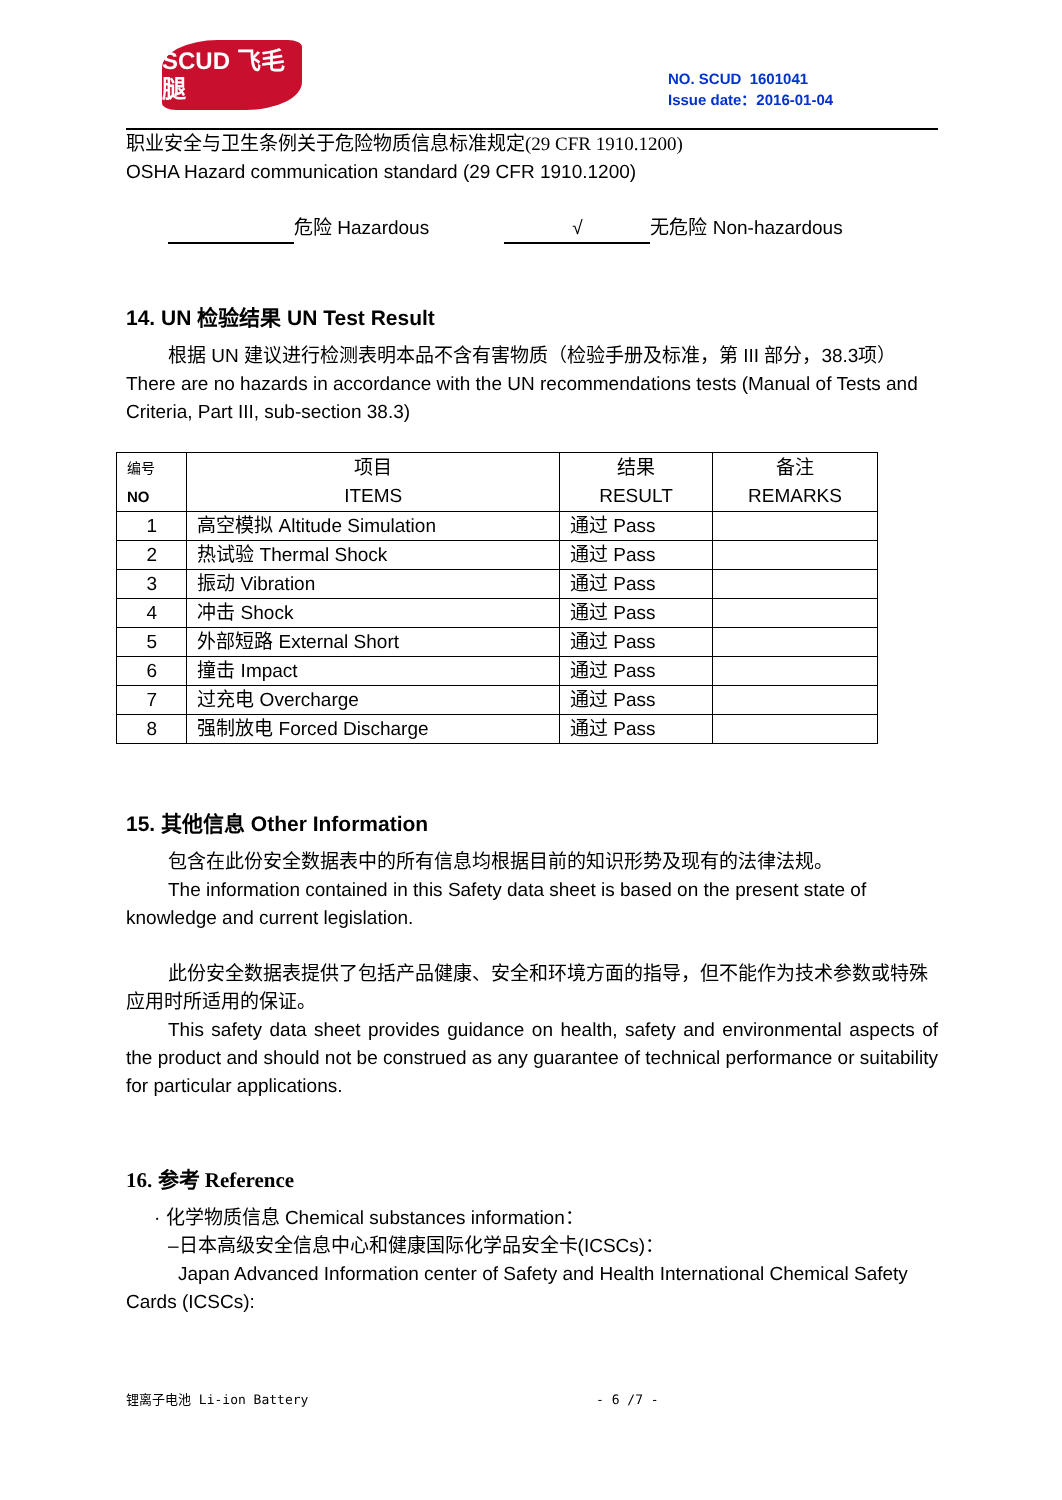SCUD 飞毛腿
NO. SCUD 1601041
Issue date：2016-01-04
职业安全与卫生条例关于危险物质信息标准规定(29 CFR 1910.1200)
OSHA Hazard communication standard (29 CFR 1910.1200)
危险 Hazardous √ 无危险 Non-hazardous
14. UN 检验结果 UN Test Result
根据 UN 建议进行检测表明本品不含有害物质（检验手册及标准，第 III 部分，38.3项）There are no hazards in accordance with the UN recommendations tests (Manual of Tests and Criteria, Part III, sub-section 38.3)
| 编号 NO | 项目 ITEMS | 结果 RESULT | 备注 REMARKS |
| 1 | 高空模拟 Altitude Simulation | 通过 Pass | |
| 2 | 热试验 Thermal Shock | 通过 Pass | |
| 3 | 振动 Vibration | 通过 Pass | |
| 4 | 冲击 Shock | 通过 Pass | |
| 5 | 外部短路 External Short | 通过 Pass | |
| 6 | 撞击 Impact | 通过 Pass | |
| 7 | 过充电 Overcharge | 通过 Pass | |
| 8 | 强制放电 Forced Discharge | 通过 Pass | |
15. 其他信息 Other Information
包含在此份安全数据表中的所有信息均根据目前的知识形势及现有的法律法规。
The information contained in this Safety data sheet is based on the present state of knowledge and current legislation.
此份安全数据表提供了包括产品健康、安全和环境方面的指导，但不能作为技术参数或特殊应用时所适用的保证。
This safety data sheet provides guidance on health, safety and environmental aspects of the product and should not be construed as any guarantee of technical performance or suitability for particular applications.
16. 参考 Reference
· 化学物质信息 Chemical substances information：
–日本高级安全信息中心和健康国际化学品安全卡(ICSCs)：
Japan Advanced Information center of Safety and Health International Chemical Safety Cards (ICSCs):
锂离子电池 Li-ion Battery - 6 /7 -